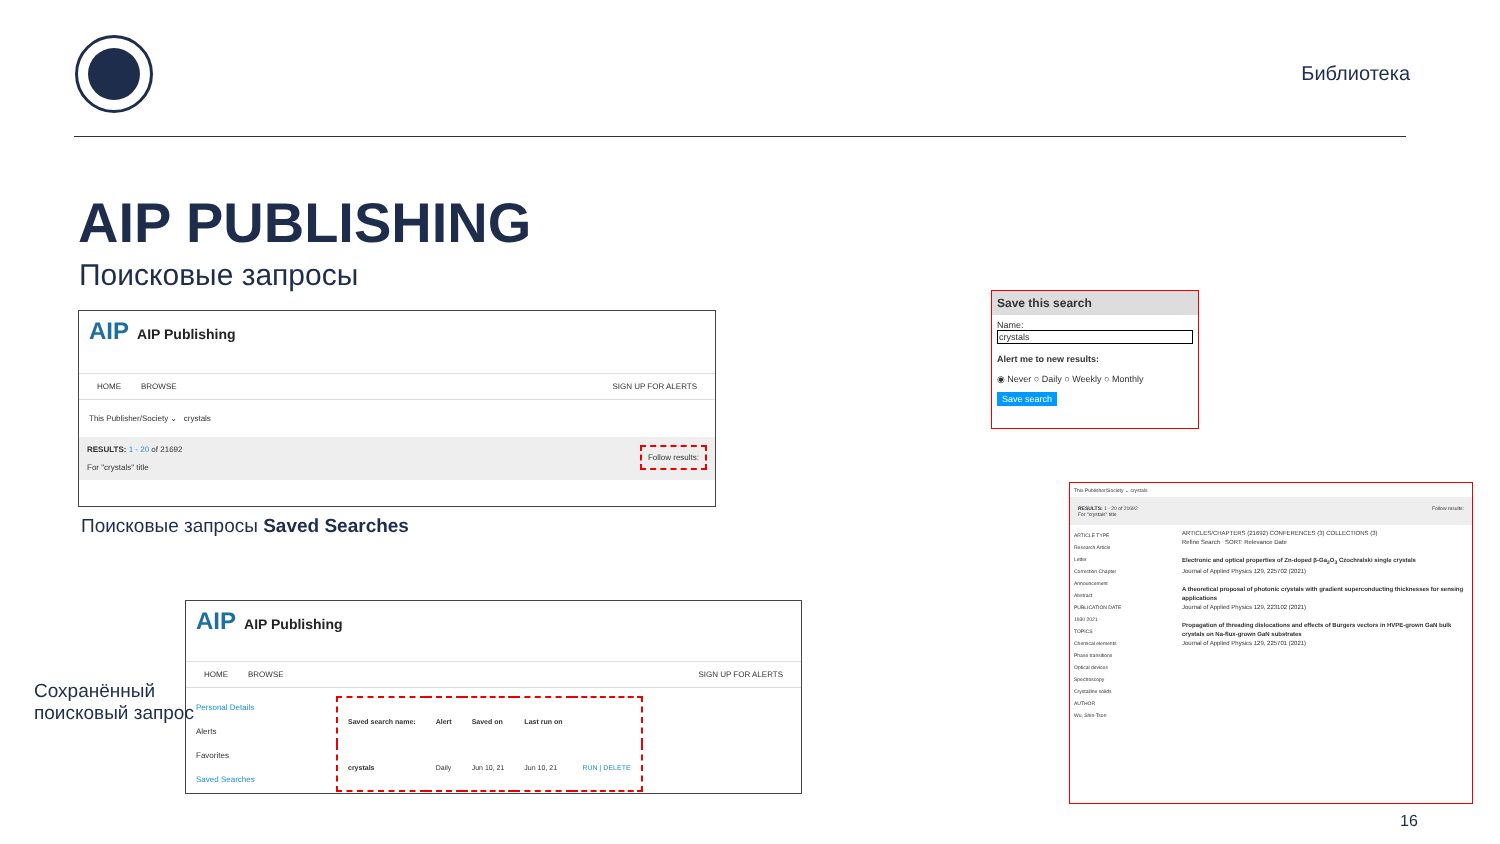Библиотека
AIP PUBLISHING
Поисковые запросы
AIP AIP Publishing
HOME BROWSE SIGN UP FOR ALERTS
This Publisher/Society ⌄ crystals
RESULTS: 1 - 20 of 21692 Follow results:
For "crystals" title
Поисковые запросы Saved Searches
Save this search
Name:
crystals
Alert me to new results:
◉ Never ○ Daily ○ Weekly ○ Monthly
Save search
AIP AIP Publishing
HOME BROWSE SIGN UP FOR ALERTS
Personal Details
Alerts
Favorites
Saved Searches
| Saved search name: | Alert | Saved on | Last run on | |
| --- | --- | --- | --- | --- |
| crystals | Daily | Jun 10, 21 | Jun 10, 21 | RUN / DELETE |
Сохранённый
поисковый запрос
This Publisher/Society ⌄ crystals
RESULTS: 1 - 20 of 21692 Follow results:
For "crystals" title
ARTICLE TYPE
Research Article
Letter
Correction Chapter
Announcement
Abstract
PUBLICATION DATE
1930 2021
TOPICS
Chemical elements
Phase transitions
Optical devices
Spectroscopy
Crystalline solids
AUTHOR
Wu, Shin-Tson
ARTICLES/CHAPTERS (21692) CONFERENCES (3) COLLECTIONS (3)
Refine Search SORT: Relevance Date
Electronic and optical properties of Zn-doped β-Ga<sub>2</sub>O<sub>3</sub> Czochralski single crystals
Journal of Applied Physics 129, 225702 (2021)
A theoretical proposal of photonic crystals with gradient superconducting thicknesses for sensing applications
Journal of Applied Physics 129, 223102 (2021)
Propagation of threading dislocations and effects of Burgers vectors in HVPE-grown GaN bulk crystals on Na-flux-grown GaN substrates
Journal of Applied Physics 129, 225701 (2021)
16